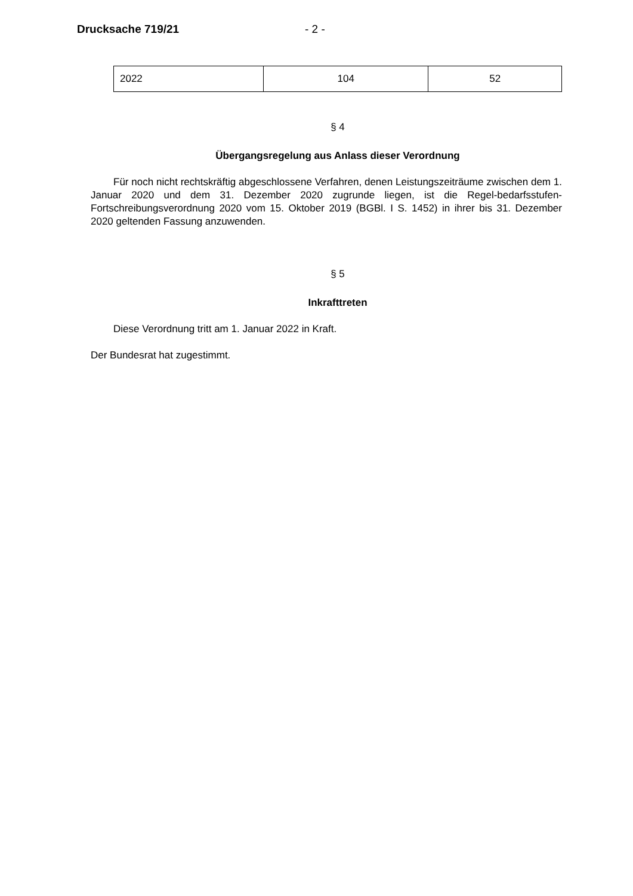Drucksache 719/21 - 2 -
| 2022 | 104 | 52 |
§ 4
Übergangsregelung aus Anlass dieser Verordnung
Für noch nicht rechtskräftig abgeschlossene Verfahren, denen Leistungszeiträume zwischen dem 1. Januar 2020 und dem 31. Dezember 2020 zugrunde liegen, ist die Regel-bedarfsstufen-Fortschreibungsverordnung 2020 vom 15. Oktober 2019 (BGBl. I S. 1452) in ihrer bis 31. Dezember 2020 geltenden Fassung anzuwenden.
§ 5
Inkrafttreten
Diese Verordnung tritt am 1. Januar 2022 in Kraft.
Der Bundesrat hat zugestimmt.